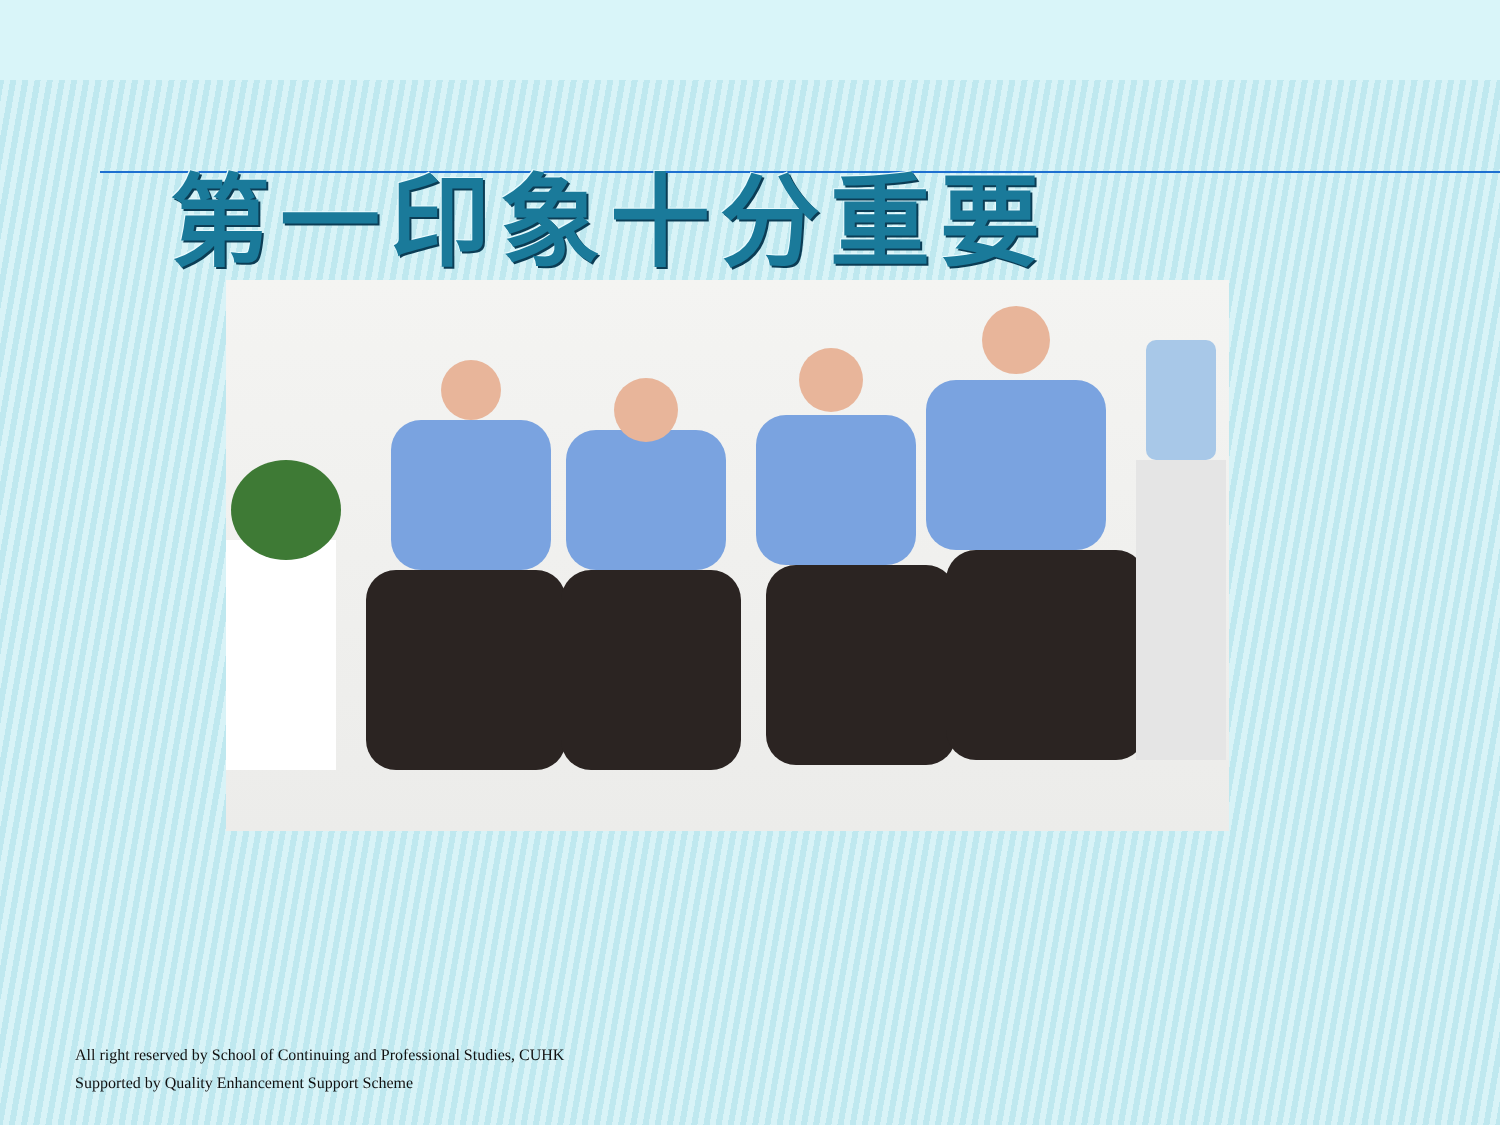第一印象十分重要
All right reserved by School of Continuing and Professional Studies, CUHK
Supported by Quality Enhancement Support Scheme